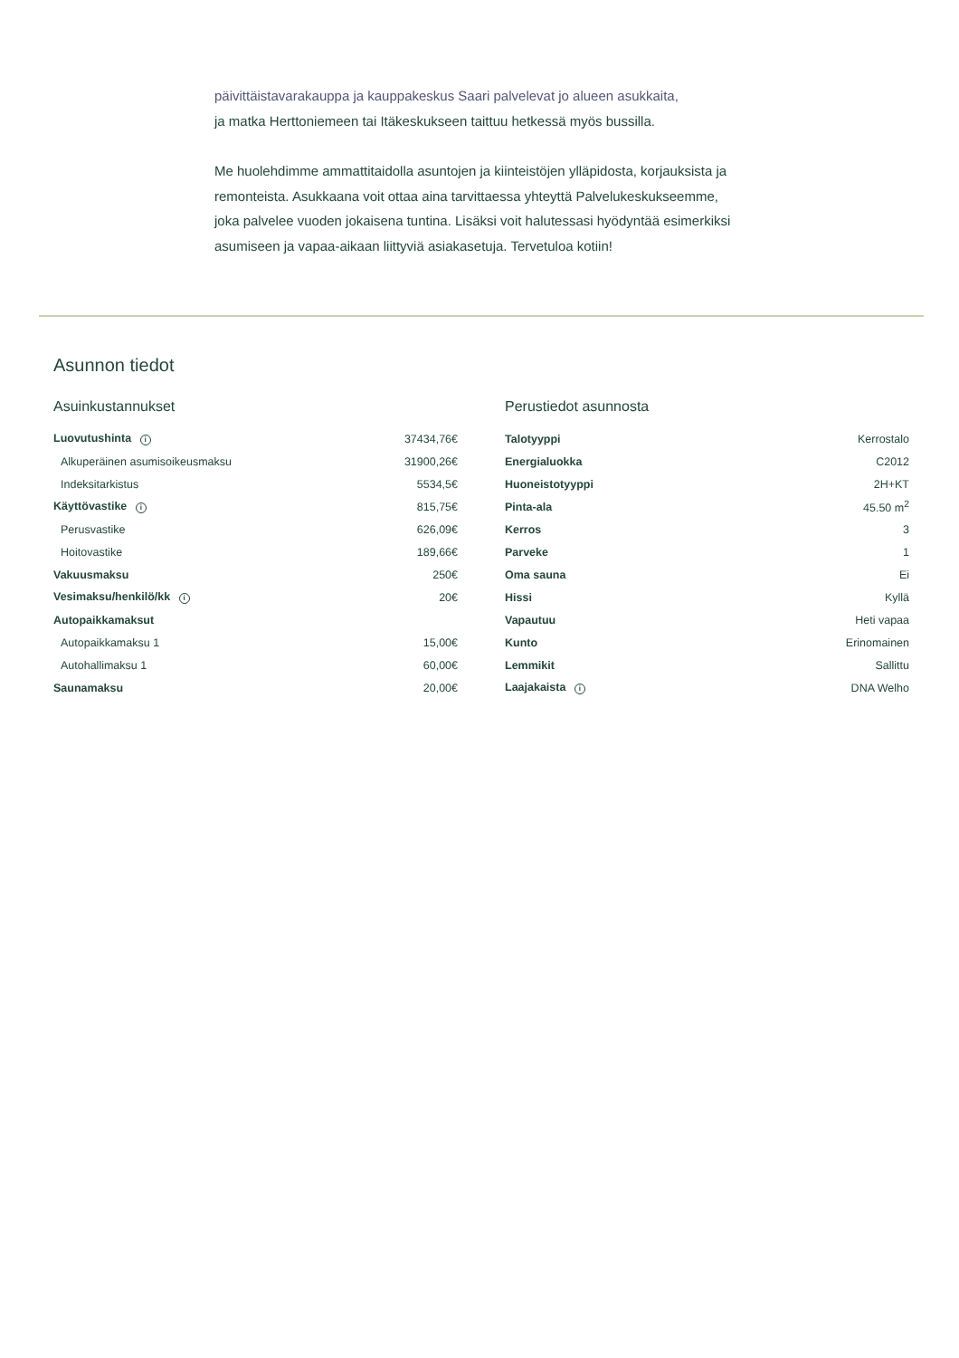päivittäistavarakauppa ja kauppakeskus Saari palvelevat jo alueen asukkaita,
ja matka Herttoniemeen tai Itäkeskukseen taittuu hetkessä myös bussilla.
Me huolehdimme ammattitaidolla asuntojen ja kiinteistöjen ylläpidosta, korjauksista ja remonteista. Asukkaana voit ottaa aina tarvittaessa yhteyttä Palvelukeskukseemme, joka palvelee vuoden jokaisena tuntina. Lisäksi voit halutessasi hyödyntää esimerkiksi asumiseen ja vapaa-aikaan liittyviä asiakasetuja. Tervetuloa kotiin!
Asunnon tiedot
Asuinkustannukset
| Luovutushinta i | 37434,76€ |
| Alkuperäinen asumisoikeusmaksu | 31900,26€ |
| Indeksitarkistus | 5534,5€ |
| Käyttövastike i | 815,75€ |
| Perusvastike | 626,09€ |
| Hoitovastike | 189,66€ |
| Vakuusmaksu | 250€ |
| Vesimaksu/henkilö/kk i | 20€ |
| Autopaikkamaksut | |
| Autopaikkamaksu 1 | 15,00€ |
| Autohallimaksu 1 | 60,00€ |
| Saunamaksu | 20,00€ |
Perustiedot asunnosta
| Talotyyppi | Kerrostalo |
| Energialuokka | C2012 |
| Huoneistotyyppi | 2H+KT |
| Pinta-ala | 45.50 m<sup>2</sup> |
| Kerros | 3 |
| Parveke | 1 |
| Oma sauna | Ei |
| Hissi | Kyllä |
| Vapautuu | Heti vapaa |
| Kunto | Erinomainen |
| Lemmikit | Sallittu |
| Laajakaista i | DNA Welho |